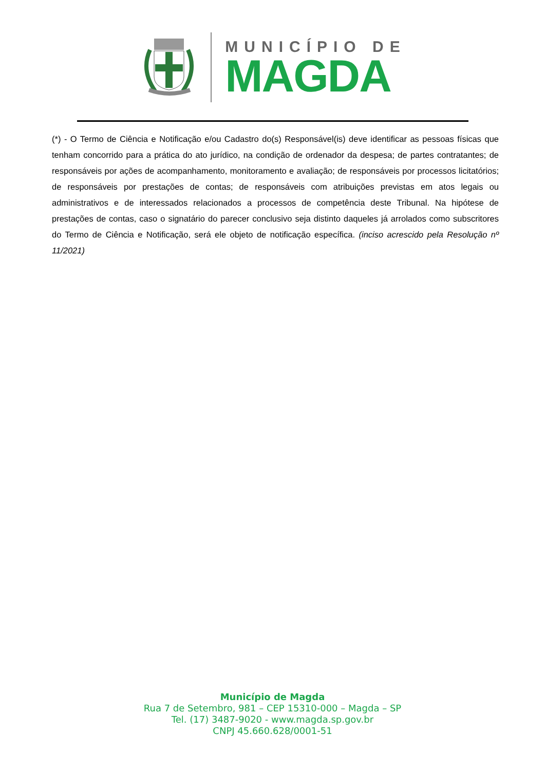MUNICÍPIO DE
MAGDA
(*) - O Termo de Ciência e Notificação e/ou Cadastro do(s) Responsável(is) deve identificar as pessoas físicas que tenham concorrido para a prática do ato jurídico, na condição de ordenador da despesa; de partes contratantes; de responsáveis por ações de acompanhamento, monitoramento e avaliação; de responsáveis por processos licitatórios; de responsáveis por prestações de contas; de responsáveis com atribuições previstas em atos legais ou administrativos e de interessados relacionados a processos de competência deste Tribunal. Na hipótese de prestações de contas, caso o signatário do parecer conclusivo seja distinto daqueles já arrolados como subscritores do Termo de Ciência e Notificação, será ele objeto de notificação específica. (inciso acrescido pela Resolução nº 11/2021)
Município de Magda
Rua 7 de Setembro, 981 – CEP 15310-000 – Magda – SP
Tel. (17) 3487-9020 - www.magda.sp.gov.br
CNPJ 45.660.628/0001-51